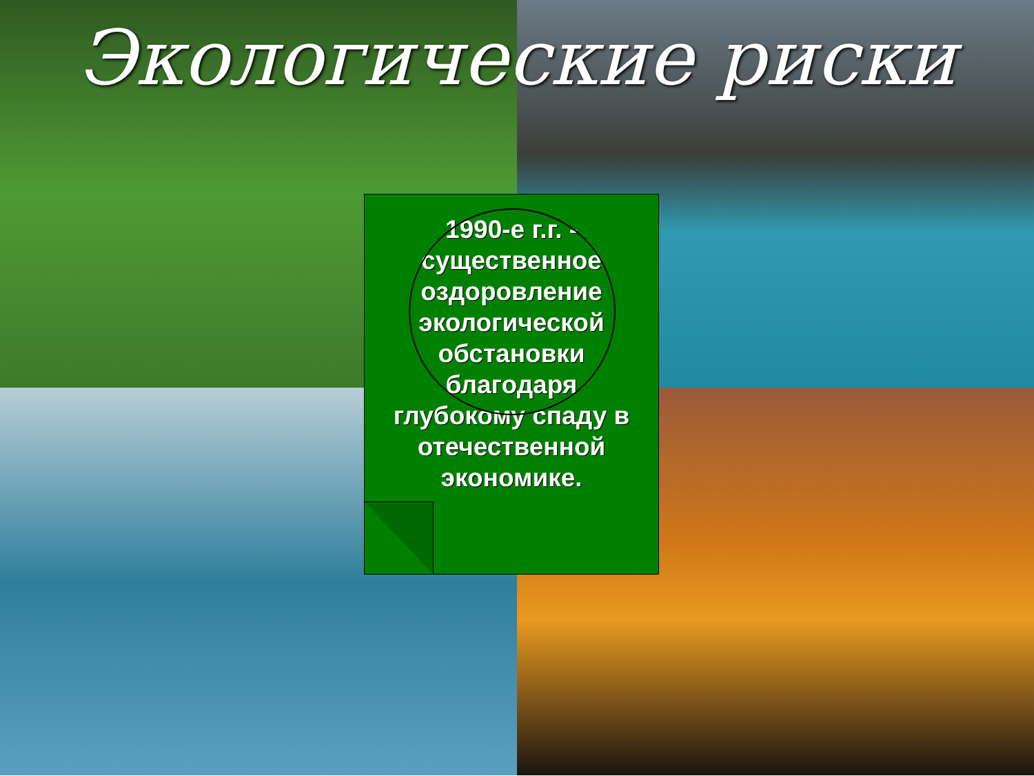Экологические риски
1990-е г.г. - существенное оздоровление экологической обстановки благодаря глубокому спаду в отечественной экономике.